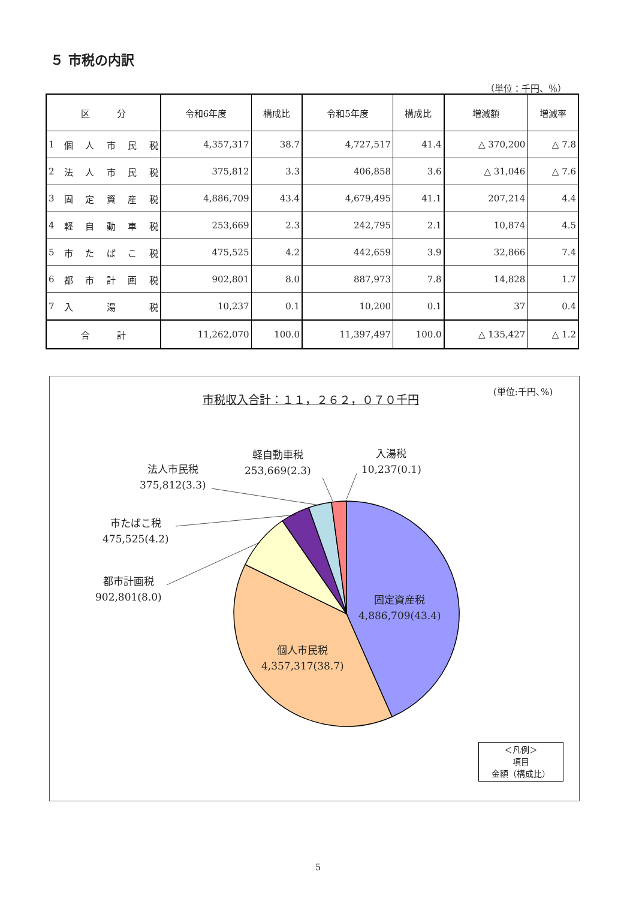５ 市税の内訳
（単位：千円、％）
| 区 分 | | 令和6年度 | 構成比 | 令和5年度 | 構成比 | 増減額 | 増減率 |
| --- | --- | --- | --- | --- | --- | --- | --- |
| 1 | 個 人 市 民 税 | 4,357,317 | 38.7 | 4,727,517 | 41.4 | △ 370,200 | △ 7.8 |
| 2 | 法 人 市 民 税 | 375,812 | 3.3 | 406,858 | 3.6 | △ 31,046 | △ 7.6 |
| 3 | 固 定 資 産 税 | 4,886,709 | 43.4 | 4,679,495 | 41.1 | 207,214 | 4.4 |
| 4 | 軽 自 動 車 税 | 253,669 | 2.3 | 242,795 | 2.1 | 10,874 | 4.5 |
| 5 | 市 た ば こ 税 | 475,525 | 4.2 | 442,659 | 3.9 | 32,866 | 7.4 |
| 6 | 都 市 計 画 税 | 902,801 | 8.0 | 887,973 | 7.8 | 14,828 | 1.7 |
| 7 | 入 湯 税 | 10,237 | 0.1 | 10,200 | 0.1 | 37 | 0.4 |
| 合 計 | | 11,262,070 | 100.0 | 11,397,497 | 100.0 | △ 135,427 | △ 1.2 |
市税収入合計：１１，２６２，０７０千円
(単位:千円､%)
軽自動車税
253,669(2.3)
入湯税
10,237(0.1)
法人市民税
375,812(3.3)
市たばこ税
475,525(4.2)
都市計画税
902,801(8.0)
固定資産税
4,886,709(43.4)
個人市民税
4,357,317(38.7)
＜凡例＞
項目
金額（構成比）
5